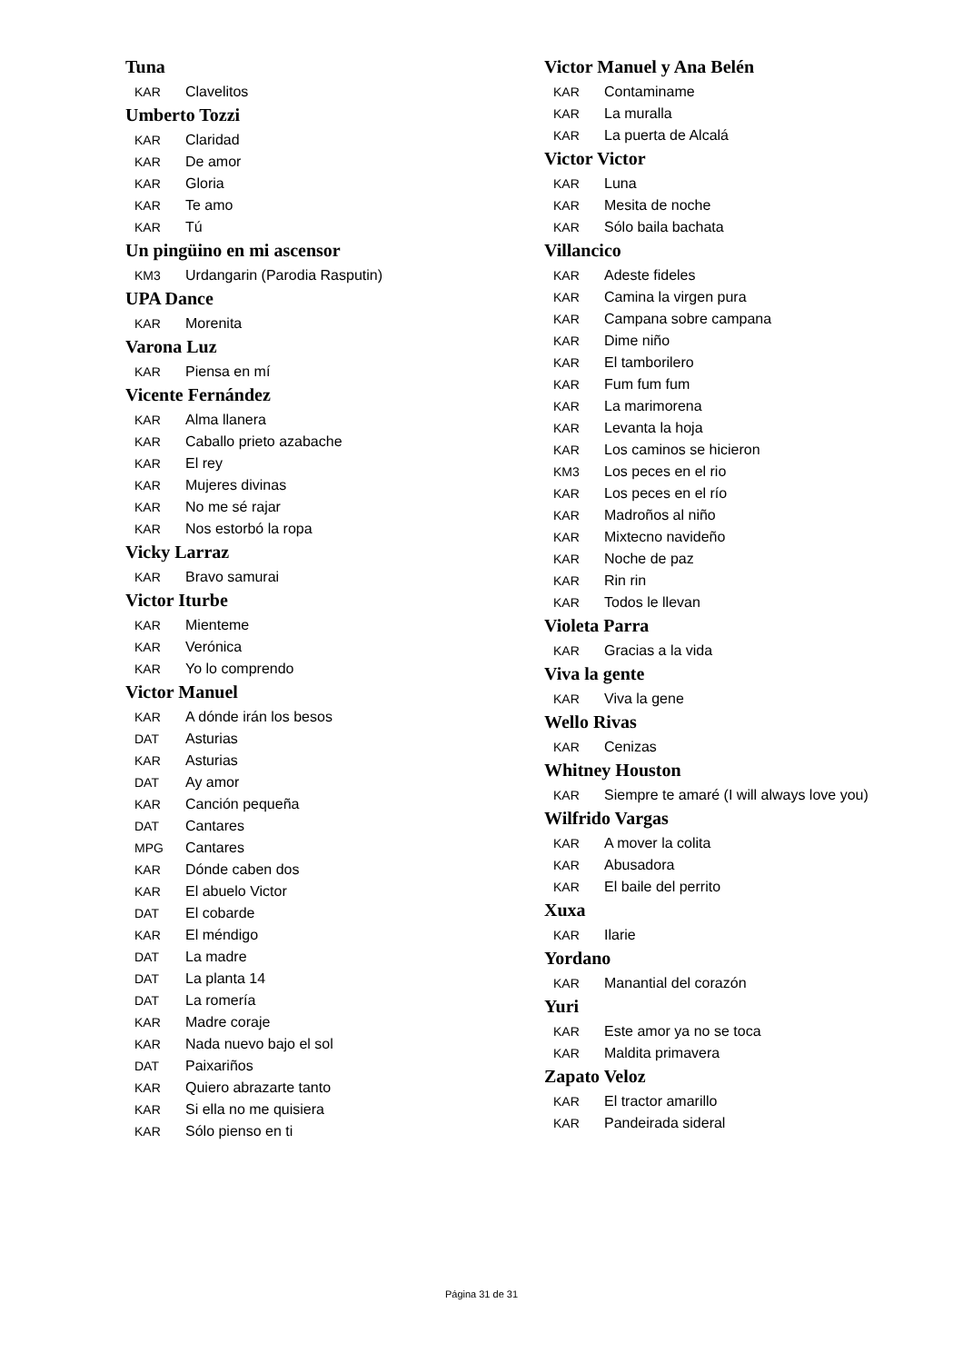Tuna
KAR Clavelitos
Umberto Tozzi
KAR Claridad
KAR De amor
KAR Gloria
KAR Te amo
KAR Tú
Un pingüino en mi ascensor
KM3 Urdangarin (Parodia Rasputin)
UPA Dance
KAR Morenita
Varona Luz
KAR Piensa en mí
Vicente Fernández
KAR Alma llanera
KAR Caballo prieto azabache
KAR El rey
KAR Mujeres divinas
KAR No me sé rajar
KAR Nos estorbó la ropa
Vicky Larraz
KAR Bravo samurai
Victor Iturbe
KAR Mienteme
KAR Verónica
KAR Yo lo comprendo
Victor Manuel
KAR A dónde irán los besos
DAT Asturias
KAR Asturias
DAT Ay amor
KAR Canción pequeña
DAT Cantares
MPG Cantares
KAR Dónde caben dos
KAR El abuelo Victor
DAT El cobarde
KAR El méndigo
DAT La madre
DAT La planta 14
DAT La romería
KAR Madre coraje
KAR Nada nuevo bajo el sol
DAT Paixariños
KAR Quiero abrazarte tanto
KAR Si ella no me quisiera
KAR Sólo pienso en ti
Victor Manuel y Ana Belén
KAR Contaminame
KAR La muralla
KAR La puerta de Alcalá
Victor Victor
KAR Luna
KAR Mesita de noche
KAR Sólo baila bachata
Villancico
KAR Adeste fideles
KAR Camina la virgen pura
KAR Campana sobre campana
KAR Dime niño
KAR El tamborilero
KAR Fum fum fum
KAR La marimorena
KAR Levanta la hoja
KAR Los caminos se hicieron
KM3 Los peces en el rio
KAR Los peces en el río
KAR Madroños al niño
KAR Mixtecno navideño
KAR Noche de paz
KAR Rin rin
KAR Todos le llevan
Violeta Parra
KAR Gracias a la vida
Viva la gente
KAR Viva la gene
Wello Rivas
KAR Cenizas
Whitney Houston
KAR Siempre te amaré (I will always love you)
Wilfrido Vargas
KAR A mover la colita
KAR Abusadora
KAR El baile del perrito
Xuxa
KAR Ilarie
Yordano
KAR Manantial del corazón
Yuri
KAR Este amor ya no se toca
KAR Maldita primavera
Zapato Veloz
KAR El tractor amarillo
KAR Pandeirada sideral
Página 31 de 31